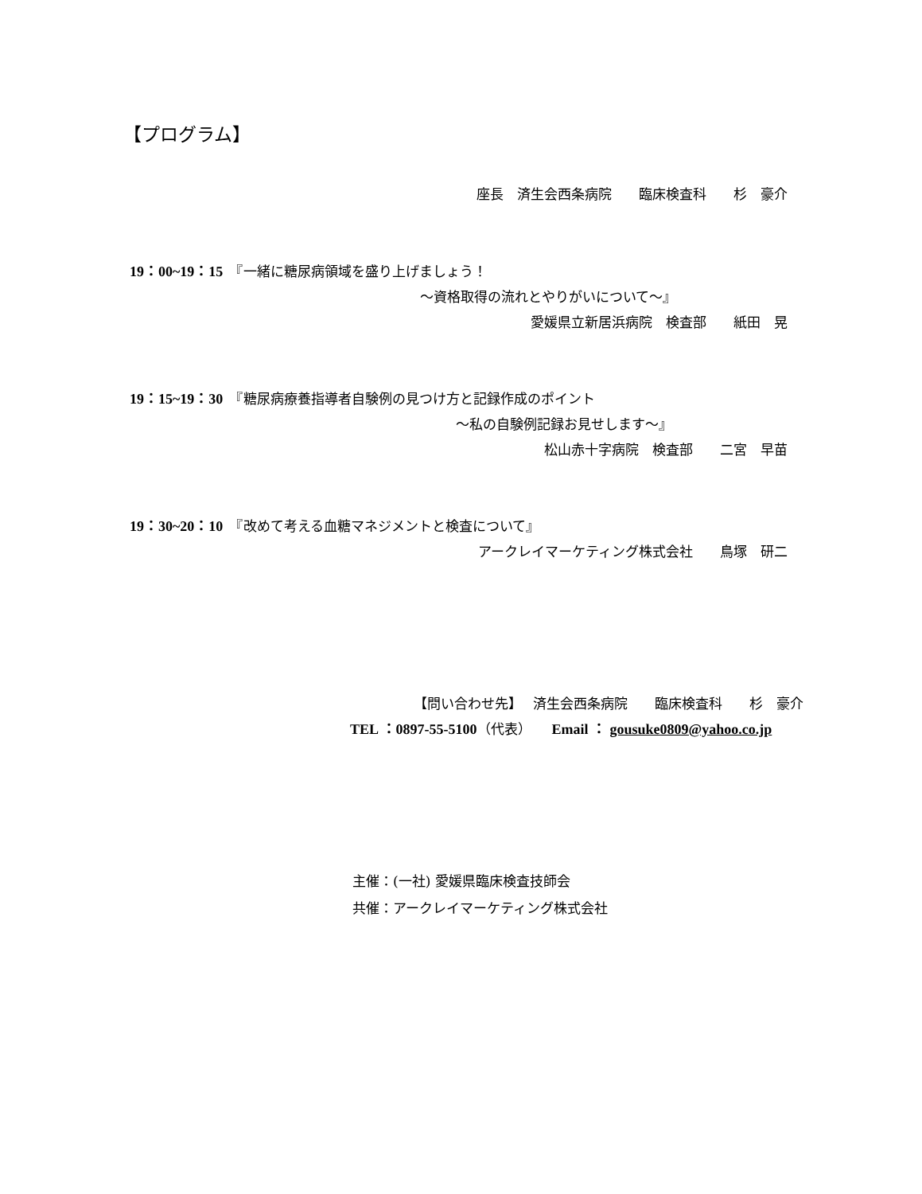【プログラム】
座長　済生会西条病院　　臨床検査科　　杉　豪介
19：00~19：15　『一緒に糖尿病領域を盛り上げましょう！
～資格取得の流れとやりがいについて～』
愛媛県立新居浜病院　検査部　　紙田　晃
19：15~19：30　『糖尿病療養指導者自験例の見つけ方と記録作成のポイント
～私の自験例記録お見せします～』
松山赤十字病院　検査部　　二宮　早苗
19：30~20：10　『改めて考える血糖マネジメントと検査について』
アークレイマーケティング株式会社　　鳥塚　研二
【問い合わせ先】　 済生会西条病院　　臨床検査科　　杉　豪介
TEL ：0897-55-5100（代表）　　Email ： gousuke0809@yahoo.co.jp
主催：(一社) 愛媛県臨床検査技師会
共催：アークレイマーケティング株式会社